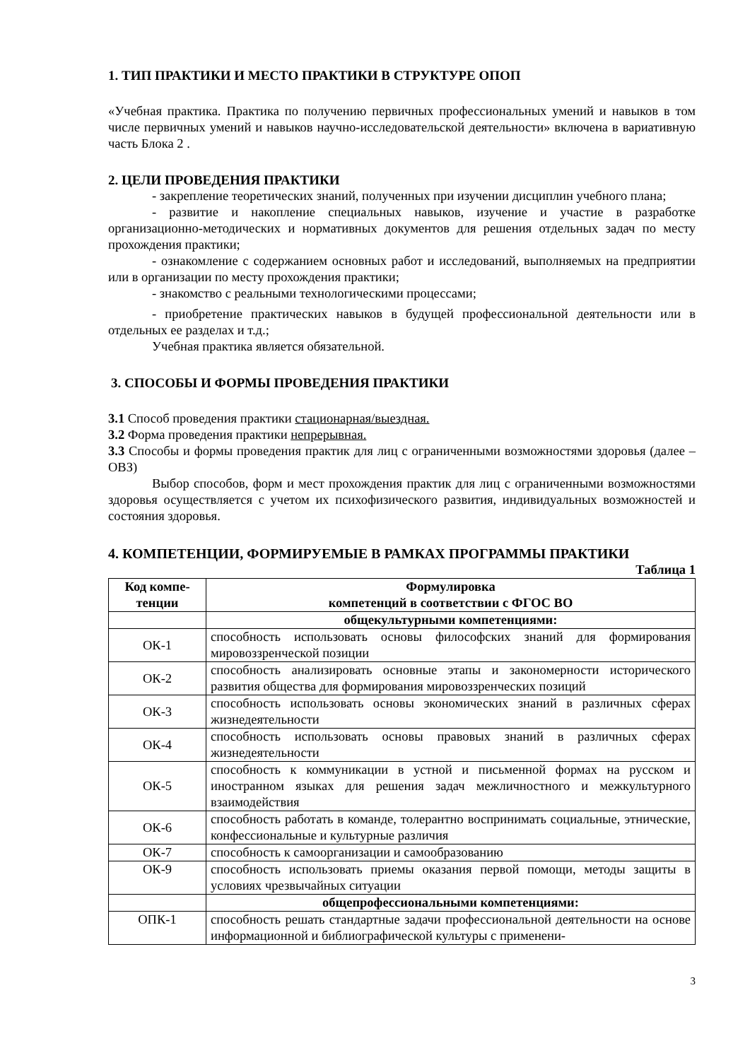1. ТИП ПРАКТИКИ И МЕСТО ПРАКТИКИ В СТРУКТУРЕ ОПОП
«Учебная практика. Практика по получению первичных профессиональных умений и навыков в том числе первичных умений и навыков научно-исследовательской деятельности» включена в вариативную часть Блока 2 .
2. ЦЕЛИ ПРОВЕДЕНИЯ ПРАКТИКИ
- закрепление теоретических знаний, полученных при изучении дисциплин учебного плана;
- развитие и накопление специальных навыков, изучение и участие в разработке организационно-методических и нормативных документов для решения отдельных задач по месту прохождения практики;
- ознакомление с содержанием основных работ и исследований, выполняемых на предприятии или в организации по месту прохождения практики;
- знакомство с реальными технологическими процессами;
- приобретение практических навыков в будущей профессиональной деятельности или в отдельных ее разделах и т.д.;
Учебная практика является обязательной.
3. СПОСОБЫ И ФОРМЫ ПРОВЕДЕНИЯ ПРАКТИКИ
3.1 Способ проведения практики стационарная/выездная.
3.2 Форма проведения практики непрерывная.
3.3 Способы и формы проведения практик для лиц с ограниченными возможностями здоровья (далее – ОВЗ)
Выбор способов, форм и мест прохождения практик для лиц с ограниченными возможностями здоровья осуществляется с учетом их психофизического развития, индивидуальных возможностей и состояния здоровья.
4. КОМПЕТЕНЦИИ, ФОРМИРУЕМЫЕ В РАМКАХ ПРОГРАММЫ ПРАКТИКИ
Таблица 1
| Код компе- тенции | Формулировка компетенций в соответствии с ФГОС ВО |
| --- | --- |
| | общекультурными компетенциями: |
| ОК-1 | способность использовать основы философских знаний для формирования мировоззренческой позиции |
| ОК-2 | способность анализировать основные этапы и закономерности исторического развития общества для формирования мировоззренческих позиций |
| ОК-3 | способность использовать основы экономических знаний в различных сферах жизнедеятельности |
| ОК-4 | способность использовать основы правовых знаний в различных сферах жизнедеятельности |
| ОК-5 | способность к коммуникации в устной и письменной формах на русском и иностранном языках для решения задач межличностного и межкультурного взаимодействия |
| ОК-6 | способность работать в команде, толерантно воспринимать социальные, этнические, конфессиональные и культурные различия |
| ОК-7 | способность к самоорганизации и самообразованию |
| ОК-9 | способность использовать приемы оказания первой помощи, методы защиты в условиях чрезвычайных ситуации |
| | общепрофессиональными компетенциями: |
| ОПК-1 | способность решать стандартные задачи профессиональной деятельности на основе информационной и библиографической культуры с применени- |
3